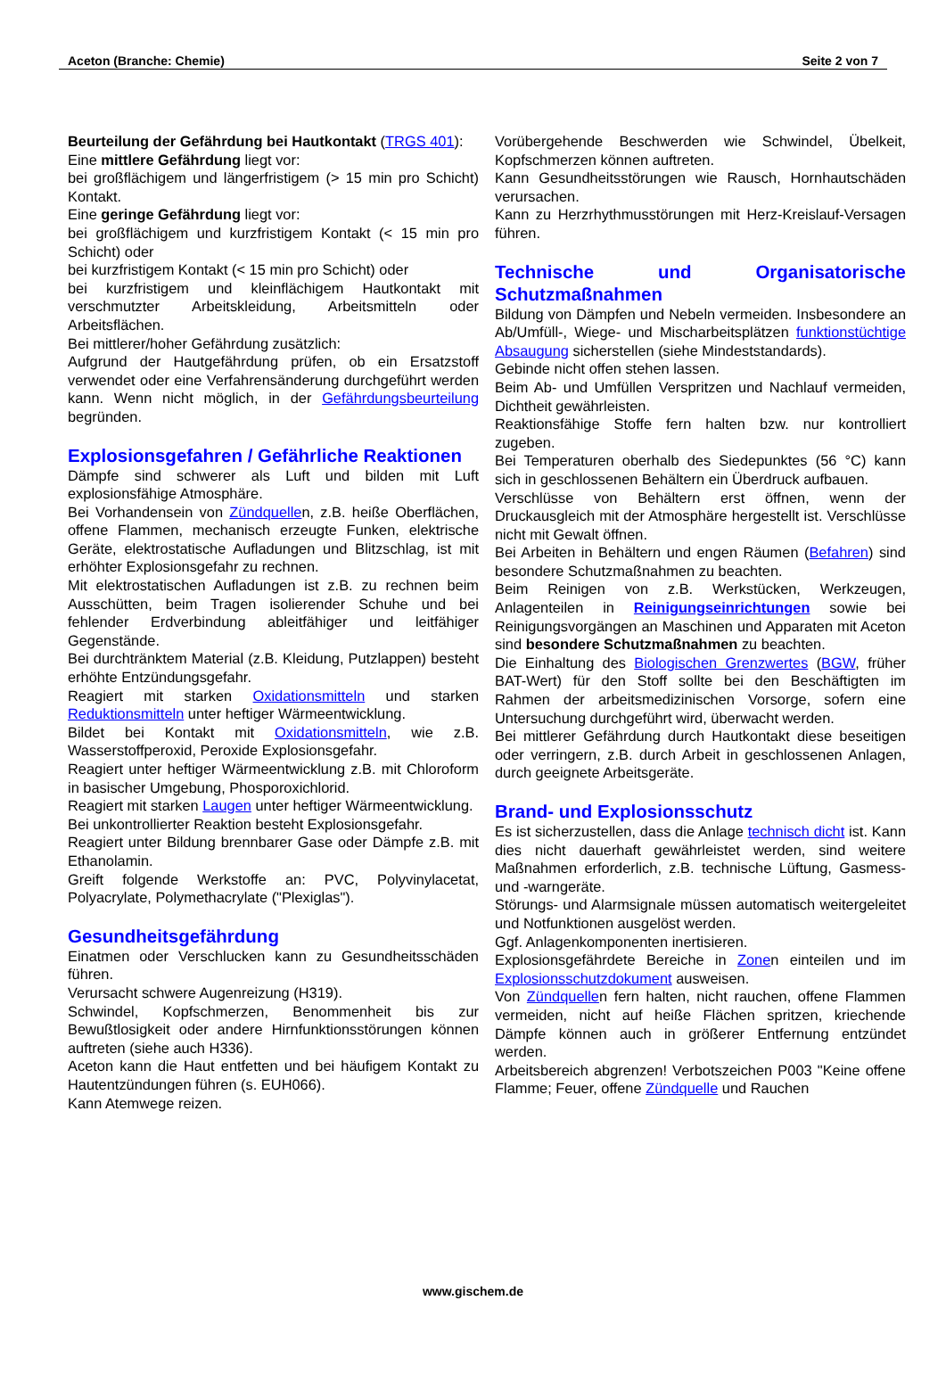Aceton (Branche: Chemie) Seite 2 von 7
Beurteilung der Gefährdung bei Hautkontakt (TRGS 401):
Eine mittlere Gefährdung liegt vor:
bei großflächigem und längerfristigem (> 15 min pro Schicht) Kontakt.
Eine geringe Gefährdung liegt vor:
bei großflächigem und kurzfristigem Kontakt (< 15 min pro Schicht) oder
bei kurzfristigem Kontakt (< 15 min pro Schicht) oder
bei kurzfristigem und kleinflächigem Hautkontakt mit verschmutzter Arbeitskleidung, Arbeitsmitteln oder Arbeitsflächen.
Bei mittlerer/hoher Gefährdung zusätzlich:
Aufgrund der Hautgefährdung prüfen, ob ein Ersatzstoff verwendet oder eine Verfahrensänderung durchgeführt werden kann. Wenn nicht möglich, in der Gefährdungsbeurteilung begründen.
Explosionsgefahren / Gefährliche Reaktionen
Dämpfe sind schwerer als Luft und bilden mit Luft explosionsfähige Atmosphäre.
Bei Vorhandensein von Zündquellen, z.B. heiße Oberflächen, offene Flammen, mechanisch erzeugte Funken, elektrische Geräte, elektrostatische Aufladungen und Blitzschlag, ist mit erhöhter Explosionsgefahr zu rechnen.
Mit elektrostatischen Aufladungen ist z.B. zu rechnen beim Ausschütten, beim Tragen isolierender Schuhe und bei fehlender Erdverbindung ableitfähiger und leitfähiger Gegenstände.
Bei durchtränktem Material (z.B. Kleidung, Putzlappen) besteht erhöhte Entzündungsgefahr.
Reagiert mit starken Oxidationsmitteln und starken Reduktionsmitteln unter heftiger Wärmeentwicklung.
Bildet bei Kontakt mit Oxidationsmitteln, wie z.B. Wasserstoffperoxid, Peroxide Explosionsgefahr.
Reagiert unter heftiger Wärmeentwicklung z.B. mit Chloroform in basischer Umgebung, Phosporoxichlorid.
Reagiert mit starken Laugen unter heftiger Wärmeentwicklung.
Bei unkontrollierter Reaktion besteht Explosionsgefahr.
Reagiert unter Bildung brennbarer Gase oder Dämpfe z.B. mit Ethanolamin.
Greift folgende Werkstoffe an: PVC, Polyvinylacetat, Polyacrylate, Polymethacrylate ("Plexiglas").
Gesundheitsgefährdung
Einatmen oder Verschlucken kann zu Gesundheitsschäden führen.
Verursacht schwere Augenreizung (H319).
Schwindel, Kopfschmerzen, Benommenheit bis zur Bewußtlosigkeit oder andere Hirnfunktionsstörungen können auftreten (siehe auch H336).
Aceton kann die Haut entfetten und bei häufigem Kontakt zu Hautentzündungen führen (s. EUH066).
Kann Atemwege reizen.
Vorübergehende Beschwerden wie Schwindel, Übelkeit, Kopfschmerzen können auftreten.
Kann Gesundheitsstörungen wie Rausch, Hornhautschäden verursachen.
Kann zu Herzrhythmusstörungen mit Herz-Kreislauf-Versagen führen.
Technische und Organisatorische Schutzmaßnahmen
Bildung von Dämpfen und Nebeln vermeiden. Insbesondere an Ab/Umfüll-, Wiege- und Mischarbeitsplätzen funktionstüchtige Absaugung sicherstellen (siehe Mindeststandards).
Gebinde nicht offen stehen lassen.
Beim Ab- und Umfüllen Verspritzen und Nachlauf vermeiden, Dichtheit gewährleisten.
Reaktionsfähige Stoffe fern halten bzw. nur kontrolliert zugeben.
Bei Temperaturen oberhalb des Siedepunktes (56 °C) kann sich in geschlossenen Behältern ein Überdruck aufbauen.
Verschlüsse von Behältern erst öffnen, wenn der Druckausgleich mit der Atmosphäre hergestellt ist. Verschlüsse nicht mit Gewalt öffnen.
Bei Arbeiten in Behältern und engen Räumen (Befahren) sind besondere Schutzmaßnahmen zu beachten.
Beim Reinigen von z.B. Werkstücken, Werkzeugen, Anlagenteilen in Reinigungseinrichtungen sowie bei Reinigungsvorgängen an Maschinen und Apparaten mit Aceton sind besondere Schutzmaßnahmen zu beachten.
Die Einhaltung des Biologischen Grenzwertes (BGW, früher BAT-Wert) für den Stoff sollte bei den Beschäftigten im Rahmen der arbeitsmedizinischen Vorsorge, sofern eine Untersuchung durchgeführt wird, überwacht werden.
Bei mittlerer Gefährdung durch Hautkontakt diese beseitigen oder verringern, z.B. durch Arbeit in geschlossenen Anlagen, durch geeignete Arbeitsgeräte.
Brand- und Explosionsschutz
Es ist sicherzustellen, dass die Anlage technisch dicht ist. Kann dies nicht dauerhaft gewährleistet werden, sind weitere Maßnahmen erforderlich, z.B. technische Lüftung, Gasmess- und -warngeräte.
Störungs- und Alarmsignale müssen automatisch weitergeleitet und Notfunktionen ausgelöst werden.
Ggf. Anlagenkomponenten inertisieren.
Explosionsgefährdete Bereiche in Zonen einteilen und im Explosionsschutzdokument ausweisen.
Von Zündquellen fern halten, nicht rauchen, offene Flammen vermeiden, nicht auf heiße Flächen spritzen, kriechende Dämpfe können auch in größerer Entfernung entzündet werden.
Arbeitsbereich abgrenzen! Verbotszeichen P003 "Keine offene Flamme; Feuer, offene Zündquelle und Rauchen
www.gischem.de